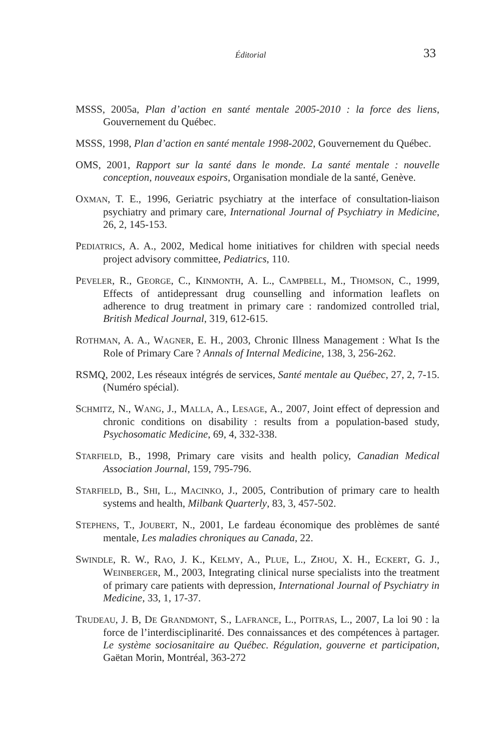Éditorial 33
MSSS, 2005a, Plan d’action en santé mentale 2005-2010 : la force des liens, Gouvernement du Québec.
MSSS, 1998, Plan d’action en santé mentale 1998-2002, Gouvernement du Québec.
OMS, 2001, Rapport sur la santé dans le monde. La santé mentale : nouvelle conception, nouveaux espoirs, Organisation mondiale de la santé, Genève.
OXMAN, T. E., 1996, Geriatric psychiatry at the interface of consultation-liaison psychiatry and primary care, International Journal of Psychiatry in Medicine, 26, 2, 145-153.
PEDIATRICS, A. A., 2002, Medical home initiatives for children with special needs project advisory committee, Pediatrics, 110.
PEVELER, R., GEORGE, C., KINMONTH, A. L., CAMPBELL, M., THOMSON, C., 1999, Effects of antidepressant drug counselling and information leaflets on adherence to drug treatment in primary care : randomized controlled trial, British Medical Journal, 319, 612-615.
ROTHMAN, A. A., WAGNER, E. H., 2003, Chronic Illness Management : What Is the Role of Primary Care ? Annals of Internal Medicine, 138, 3, 256-262.
RSMQ, 2002, Les réseaux intégrés de services, Santé mentale au Québec, 27, 2, 7-15. (Numéro spécial).
SCHMITZ, N., WANG, J., MALLA, A., LESAGE, A., 2007, Joint effect of depression and chronic conditions on disability : results from a population-based study, Psychosomatic Medicine, 69, 4, 332-338.
STARFIELD, B., 1998, Primary care visits and health policy, Canadian Medical Association Journal, 159, 795-796.
STARFIELD, B., SHI, L., MACINKO, J., 2005, Contribution of primary care to health systems and health, Milbank Quarterly, 83, 3, 457-502.
STEPHENS, T., JOUBERT, N., 2001, Le fardeau économique des problèmes de santé mentale, Les maladies chroniques au Canada, 22.
SWINDLE, R. W., RAO, J. K., KELMY, A., PLUE, L., ZHOU, X. H., ECKERT, G. J., WEINBERGER, M., 2003, Integrating clinical nurse specialists into the treatment of primary care patients with depression, International Journal of Psychiatry in Medicine, 33, 1, 17-37.
TRUDEAU, J. B, DE GRANDMONT, S., LAFRANCE, L., POITRAS, L., 2007, La loi 90 : la force de l’interdisciplinarité. Des connaissances et des compétences à partager. Le système sociosanitaire au Québec. Régulation, gouverne et participation, Gaëtan Morin, Montréal, 363-272